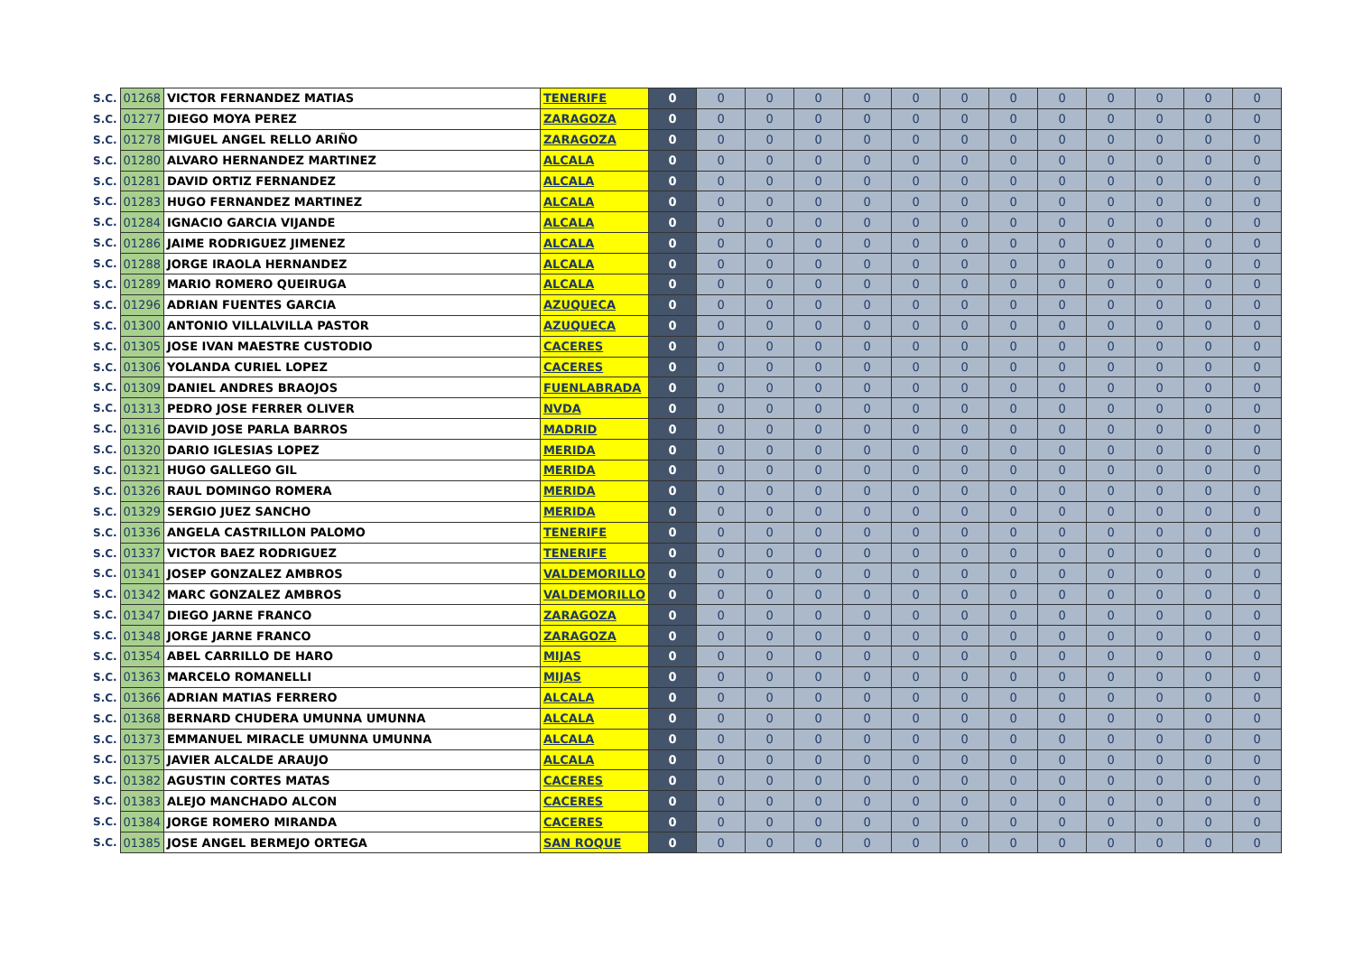| S.C. | 01268 | VICTOR FERNANDEZ MATIAS | TENERIFE | 0 | 0 | 0 | 0 | 0 | 0 | 0 | 0 | 0 | 0 | 0 | 0 | 0 |
| S.C. | 01277 | DIEGO MOYA PEREZ | ZARAGOZA | 0 | 0 | 0 | 0 | 0 | 0 | 0 | 0 | 0 | 0 | 0 | 0 | 0 |
| S.C. | 01278 | MIGUEL ANGEL RELLO ARIÑO | ZARAGOZA | 0 | 0 | 0 | 0 | 0 | 0 | 0 | 0 | 0 | 0 | 0 | 0 | 0 |
| S.C. | 01280 | ALVARO HERNANDEZ MARTINEZ | ALCALA | 0 | 0 | 0 | 0 | 0 | 0 | 0 | 0 | 0 | 0 | 0 | 0 | 0 |
| S.C. | 01281 | DAVID ORTIZ FERNANDEZ | ALCALA | 0 | 0 | 0 | 0 | 0 | 0 | 0 | 0 | 0 | 0 | 0 | 0 | 0 |
| S.C. | 01283 | HUGO FERNANDEZ MARTINEZ | ALCALA | 0 | 0 | 0 | 0 | 0 | 0 | 0 | 0 | 0 | 0 | 0 | 0 | 0 |
| S.C. | 01284 | IGNACIO GARCIA VIJANDE | ALCALA | 0 | 0 | 0 | 0 | 0 | 0 | 0 | 0 | 0 | 0 | 0 | 0 | 0 |
| S.C. | 01286 | JAIME RODRIGUEZ JIMENEZ | ALCALA | 0 | 0 | 0 | 0 | 0 | 0 | 0 | 0 | 0 | 0 | 0 | 0 | 0 |
| S.C. | 01288 | JORGE IRAOLA HERNANDEZ | ALCALA | 0 | 0 | 0 | 0 | 0 | 0 | 0 | 0 | 0 | 0 | 0 | 0 | 0 |
| S.C. | 01289 | MARIO ROMERO QUEIRUGA | ALCALA | 0 | 0 | 0 | 0 | 0 | 0 | 0 | 0 | 0 | 0 | 0 | 0 | 0 |
| S.C. | 01296 | ADRIAN FUENTES GARCIA | AZUQUECA | 0 | 0 | 0 | 0 | 0 | 0 | 0 | 0 | 0 | 0 | 0 | 0 | 0 |
| S.C. | 01300 | ANTONIO VILLALVILLA PASTOR | AZUQUECA | 0 | 0 | 0 | 0 | 0 | 0 | 0 | 0 | 0 | 0 | 0 | 0 | 0 |
| S.C. | 01305 | JOSE IVAN MAESTRE CUSTODIO | CACERES | 0 | 0 | 0 | 0 | 0 | 0 | 0 | 0 | 0 | 0 | 0 | 0 | 0 |
| S.C. | 01306 | YOLANDA CURIEL LOPEZ | CACERES | 0 | 0 | 0 | 0 | 0 | 0 | 0 | 0 | 0 | 0 | 0 | 0 | 0 |
| S.C. | 01309 | DANIEL ANDRES BRAOJOS | FUENLABRADA | 0 | 0 | 0 | 0 | 0 | 0 | 0 | 0 | 0 | 0 | 0 | 0 | 0 |
| S.C. | 01313 | PEDRO JOSE FERRER OLIVER | NVDA | 0 | 0 | 0 | 0 | 0 | 0 | 0 | 0 | 0 | 0 | 0 | 0 | 0 |
| S.C. | 01316 | DAVID JOSE PARLA BARROS | MADRID | 0 | 0 | 0 | 0 | 0 | 0 | 0 | 0 | 0 | 0 | 0 | 0 | 0 |
| S.C. | 01320 | DARIO IGLESIAS LOPEZ | MERIDA | 0 | 0 | 0 | 0 | 0 | 0 | 0 | 0 | 0 | 0 | 0 | 0 | 0 |
| S.C. | 01321 | HUGO GALLEGO GIL | MERIDA | 0 | 0 | 0 | 0 | 0 | 0 | 0 | 0 | 0 | 0 | 0 | 0 | 0 |
| S.C. | 01326 | RAUL DOMINGO ROMERA | MERIDA | 0 | 0 | 0 | 0 | 0 | 0 | 0 | 0 | 0 | 0 | 0 | 0 | 0 |
| S.C. | 01329 | SERGIO JUEZ SANCHO | MERIDA | 0 | 0 | 0 | 0 | 0 | 0 | 0 | 0 | 0 | 0 | 0 | 0 | 0 |
| S.C. | 01336 | ANGELA CASTRILLON PALOMO | TENERIFE | 0 | 0 | 0 | 0 | 0 | 0 | 0 | 0 | 0 | 0 | 0 | 0 | 0 |
| S.C. | 01337 | VICTOR BAEZ RODRIGUEZ | TENERIFE | 0 | 0 | 0 | 0 | 0 | 0 | 0 | 0 | 0 | 0 | 0 | 0 | 0 |
| S.C. | 01341 | JOSEP GONZALEZ AMBROS | VALDEMORILLO | 0 | 0 | 0 | 0 | 0 | 0 | 0 | 0 | 0 | 0 | 0 | 0 | 0 |
| S.C. | 01342 | MARC GONZALEZ AMBROS | VALDEMORILLO | 0 | 0 | 0 | 0 | 0 | 0 | 0 | 0 | 0 | 0 | 0 | 0 | 0 |
| S.C. | 01347 | DIEGO JARNE FRANCO | ZARAGOZA | 0 | 0 | 0 | 0 | 0 | 0 | 0 | 0 | 0 | 0 | 0 | 0 | 0 |
| S.C. | 01348 | JORGE JARNE FRANCO | ZARAGOZA | 0 | 0 | 0 | 0 | 0 | 0 | 0 | 0 | 0 | 0 | 0 | 0 | 0 |
| S.C. | 01354 | ABEL CARRILLO DE HARO | MIJAS | 0 | 0 | 0 | 0 | 0 | 0 | 0 | 0 | 0 | 0 | 0 | 0 | 0 |
| S.C. | 01363 | MARCELO ROMANELLI | MIJAS | 0 | 0 | 0 | 0 | 0 | 0 | 0 | 0 | 0 | 0 | 0 | 0 | 0 |
| S.C. | 01366 | ADRIAN MATIAS FERRERO | ALCALA | 0 | 0 | 0 | 0 | 0 | 0 | 0 | 0 | 0 | 0 | 0 | 0 | 0 |
| S.C. | 01368 | BERNARD CHUDERA UMUNNA UMUNNA | ALCALA | 0 | 0 | 0 | 0 | 0 | 0 | 0 | 0 | 0 | 0 | 0 | 0 | 0 |
| S.C. | 01373 | EMMANUEL MIRACLE UMUNNA UMUNNA | ALCALA | 0 | 0 | 0 | 0 | 0 | 0 | 0 | 0 | 0 | 0 | 0 | 0 | 0 |
| S.C. | 01375 | JAVIER ALCALDE ARAUJO | ALCALA | 0 | 0 | 0 | 0 | 0 | 0 | 0 | 0 | 0 | 0 | 0 | 0 | 0 |
| S.C. | 01382 | AGUSTIN CORTES MATAS | CACERES | 0 | 0 | 0 | 0 | 0 | 0 | 0 | 0 | 0 | 0 | 0 | 0 | 0 |
| S.C. | 01383 | ALEJO MANCHADO ALCON | CACERES | 0 | 0 | 0 | 0 | 0 | 0 | 0 | 0 | 0 | 0 | 0 | 0 | 0 |
| S.C. | 01384 | JORGE ROMERO MIRANDA | CACERES | 0 | 0 | 0 | 0 | 0 | 0 | 0 | 0 | 0 | 0 | 0 | 0 | 0 |
| S.C. | 01385 | JOSE ANGEL BERMEJO ORTEGA | SAN ROQUE | 0 | 0 | 0 | 0 | 0 | 0 | 0 | 0 | 0 | 0 | 0 | 0 | 0 |